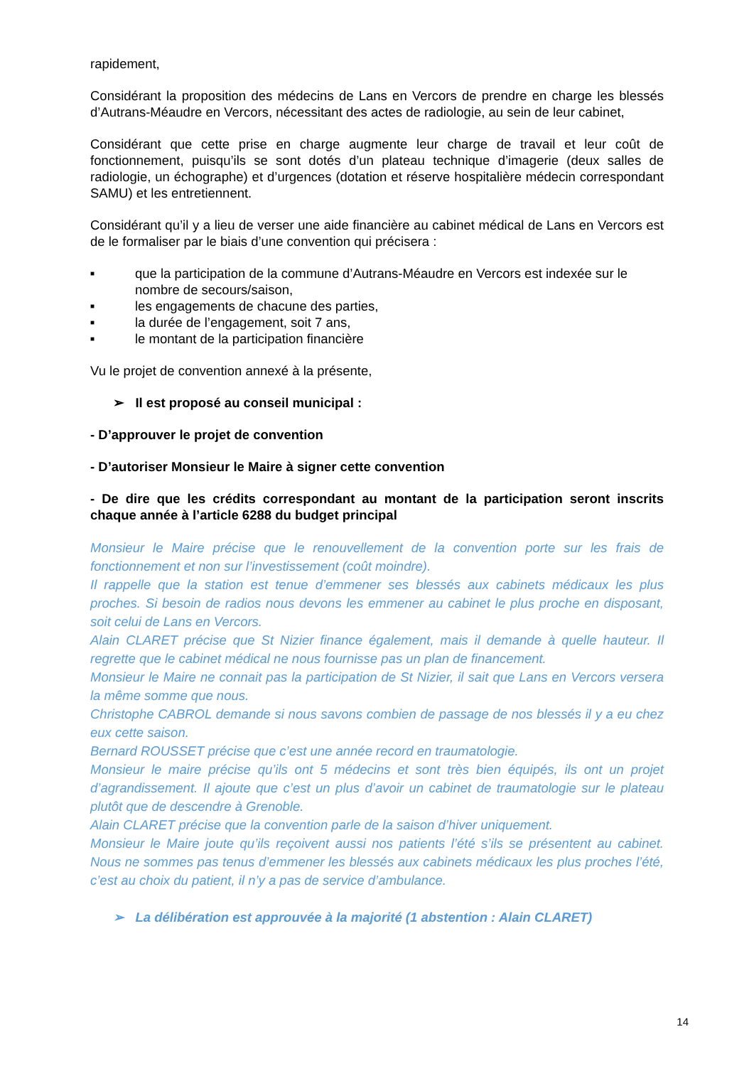rapidement,
Considérant la proposition des médecins de Lans en Vercors de prendre en charge les blessés d’Autrans-Méaudre en Vercors, nécessitant des actes de radiologie, au sein de leur cabinet,
Considérant que cette prise en charge augmente leur charge de travail et leur coût de fonctionnement, puisqu’ils se sont dotés d’un plateau technique d’imagerie (deux salles de radiologie, un échographe) et d’urgences (dotation et réserve hospitalière médecin correspondant SAMU) et les entretiennent.
Considérant qu’il y a lieu de verser une aide financière au cabinet médical de Lans en Vercors est de le formaliser par le biais d’une convention qui précisera :
■ que la participation de la commune d’Autrans-Méaudre en Vercors est indexée sur le nombre de secours/saison,
■ les engagements de chacune des parties,
■ la durée de l’engagement, soit 7 ans,
■ le montant de la participation financière
Vu le projet de convention annexé à la présente,
➢ Il est proposé au conseil municipal :
- D’approuver le projet de convention
- D’autoriser Monsieur le Maire à signer cette convention
- De dire que les crédits correspondant au montant de la participation seront inscrits chaque année à l’article 6288 du budget principal
Monsieur le Maire précise que le renouvellement de la convention porte sur les frais de fonctionnement et non sur l’investissement (coût moindre).
Il rappelle que la station est tenue d’emmener ses blessés aux cabinets médicaux les plus proches. Si besoin de radios nous devons les emmener au cabinet le plus proche en disposant, soit celui de Lans en Vercors.
Alain CLARET précise que St Nizier finance également, mais il demande à quelle hauteur. Il regrette que le cabinet médical ne nous fournisse pas un plan de financement.
Monsieur le Maire ne connait pas la participation de St Nizier, il sait que Lans en Vercors versera la même somme que nous.
Christophe CABROL demande si nous savons combien de passage de nos blessés il y a eu chez eux cette saison.
Bernard ROUSSET précise que c’est une année record en traumatologie.
Monsieur le maire précise qu’ils ont 5 médecins et sont très bien équipés, ils ont un projet d’agrandissement. Il ajoute que c’est un plus d’avoir un cabinet de traumatologie sur le plateau plutôt que de descendre à Grenoble.
Alain CLARET précise que la convention parle de la saison d’hiver uniquement.
Monsieur le Maire joute qu’ils reçoivent aussi nos patients l’été s’ils se présentent au cabinet. Nous ne sommes pas tenus d’emmener les blessés aux cabinets médicaux les plus proches l’été, c’est au choix du patient, il n’y a pas de service d’ambulance.
➢ La délibération est approuvée à la majorité (1 abstention : Alain CLARET)
14